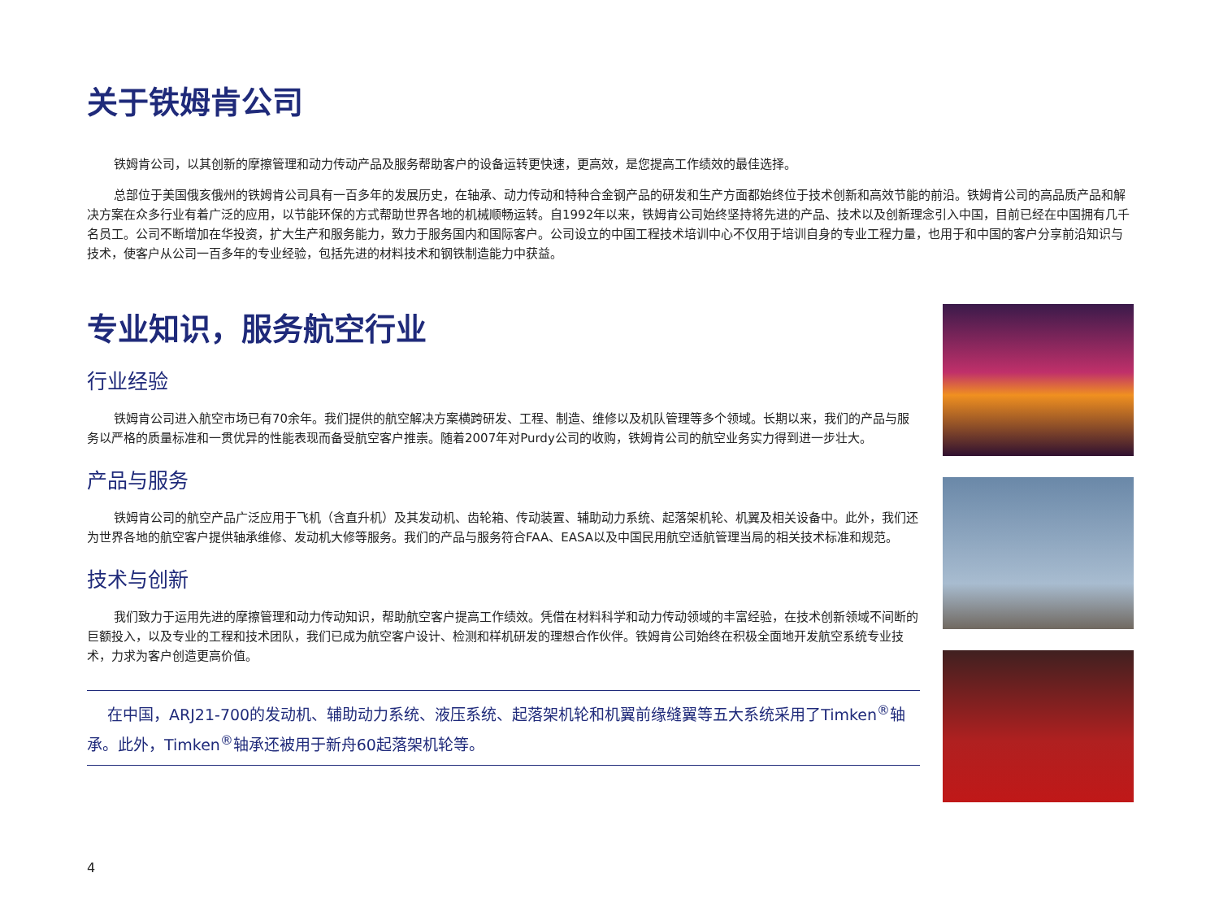关于铁姆肯公司
铁姆肯公司，以其创新的摩擦管理和动力传动产品及服务帮助客户的设备运转更快速，更高效，是您提高工作绩效的最佳选择。
总部位于美国俄亥俄州的铁姆肯公司具有一百多年的发展历史，在轴承、动力传动和特种合金钢产品的研发和生产方面都始终位于技术创新和高效节能的前沿。铁姆肯公司的高品质产品和解决方案在众多行业有着广泛的应用，以节能环保的方式帮助世界各地的机械顺畅运转。自1992年以来，铁姆肯公司始终坚持将先进的产品、技术以及创新理念引入中国，目前已经在中国拥有几千名员工。公司不断增加在华投资，扩大生产和服务能力，致力于服务国内和国际客户。公司设立的中国工程技术培训中心不仅用于培训自身的专业工程力量，也用于和中国的客户分享前沿知识与技术，使客户从公司一百多年的专业经验，包括先进的材料技术和钢铁制造能力中获益。
专业知识，服务航空行业
行业经验
铁姆肯公司进入航空市场已有70余年。我们提供的航空解决方案横跨研发、工程、制造、维修以及机队管理等多个领域。长期以来，我们的产品与服务以严格的质量标准和一贯优异的性能表现而备受航空客户推崇。随着2007年对Purdy公司的收购，铁姆肯公司的航空业务实力得到进一步壮大。
产品与服务
铁姆肯公司的航空产品广泛应用于飞机（含直升机）及其发动机、齿轮箱、传动装置、辅助动力系统、起落架机轮、机翼及相关设备中。此外，我们还为世界各地的航空客户提供轴承维修、发动机大修等服务。我们的产品与服务符合FAA、EASA以及中国民用航空适航管理当局的相关技术标准和规范。
技术与创新
我们致力于运用先进的摩擦管理和动力传动知识，帮助航空客户提高工作绩效。凭借在材料科学和动力传动领域的丰富经验，在技术创新领域不间断的巨额投入，以及专业的工程和技术团队，我们已成为航空客户设计、检测和样机研发的理想合作伙伴。铁姆肯公司始终在积极全面地开发航空系统专业技术，力求为客户创造更高价值。
  在中国，ARJ21-700的发动机、辅助动力系统、液压系统、起落架机轮和机翼前缘缝翼等五大系统采用了Timken<sup>®</sup>轴承。此外，Timken<sup>®</sup>轴承还被用于新舟60起落架机轮等。
4